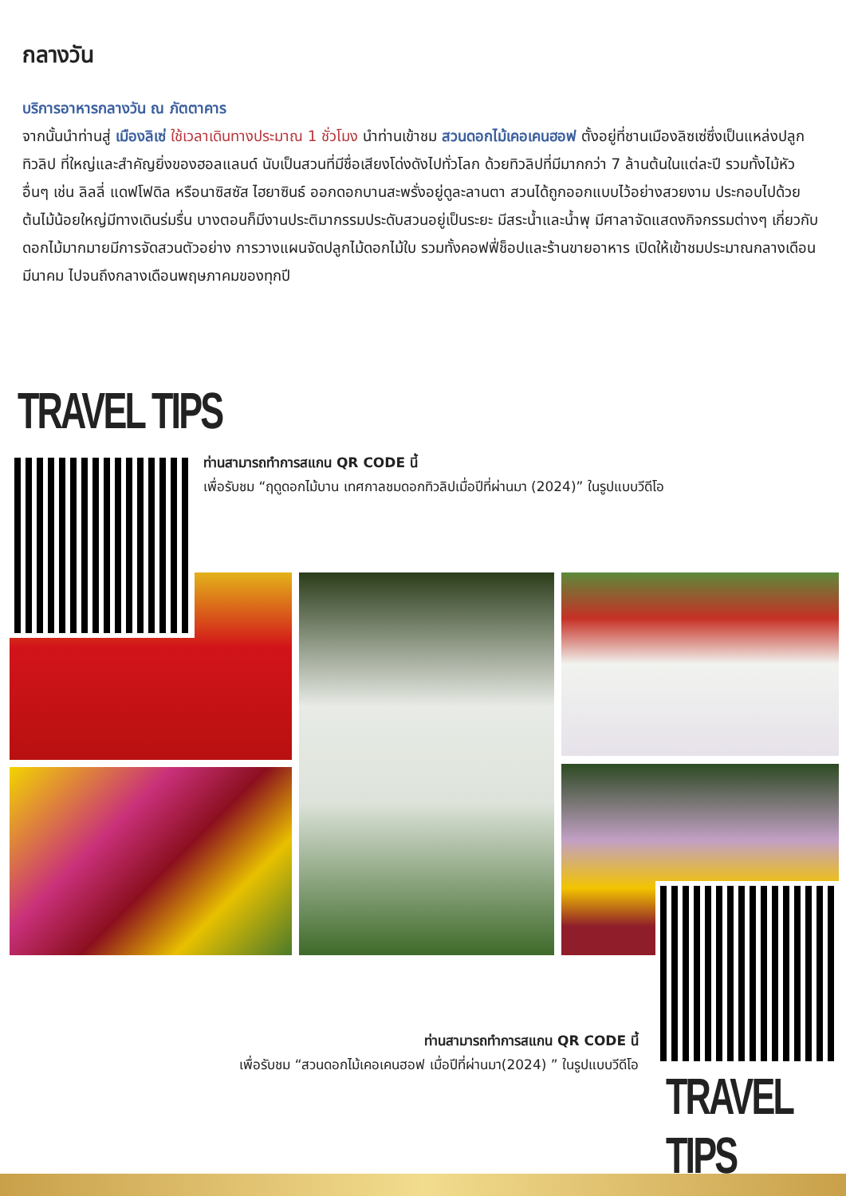กลางวัน
บริการอาหารกลางวัน ณ ภัตตาคาร
จากนั้นนำท่านสู่ เมืองลิเซ่ ใช้เวลาเดินทางประมาณ 1 ชั่วโมง นำท่านเข้าชม สวนดอกไม้เคอเคนฮอฟ ตั้งอยู่ที่ชานเมืองลิซเซ่ซึ่งเป็นแหล่งปลูกทิวลิป ที่ใหญ่และสำคัญยิ่งของฮอลแลนด์ นับเป็นสวนที่มีชื่อเสียงโด่งดังไปทั่วโลก ด้วยทิวลิปที่มีมากกว่า 7 ล้านต้นในแต่ละปี รวมทั้งไม้หัวอื่นๆ เช่น ลิลลี่ แดฟโฟดิล หรือนาซิสซัส ไฮยาซินธ์ ออกดอกบานสะพรั่งอยู่ดูละลานตา สวนได้ถูกออกแบบไว้อย่างสวยงาม ประกอบไปด้วยต้นไม้น้อยใหญ่มีทางเดินร่มรื่น บางตอนก็มีงานประติมากรรมประดับสวนอยู่เป็นระยะ มีสระน้ำและน้ำพุ มีศาลาจัดแสดงกิจกรรมต่างๆ เกี่ยวกับดอกไม้มากมายมีการจัดสวนตัวอย่าง การวางแผนจัดปลูกไม้ดอกไม้ใบ รวมทั้งคอฟฟี่ช็อปและร้านขายอาหาร เปิดให้เข้าชมประมาณกลางเดือนมีนาคม ไปจนถึงกลางเดือนพฤษภาคมของทุกปี
TRAVEL TIPS
ท่านสามารถทำการสแกน QR CODE นี้
เพื่อรับชม “ฤดูดอกไม้บาน เทศกาลชมดอกทิวลิปเมื่อปีที่ผ่านมา (2024)” ในรูปแบบวีดีโอ
ท่านสามารถทำการสแกน QR CODE นี้
เพื่อรับชม “สวนดอกไม้เคอเคนฮอฟ เมื่อปีที่ผ่านมา(2024) ” ในรูปแบบวีดีโอ
TRAVEL TIPS